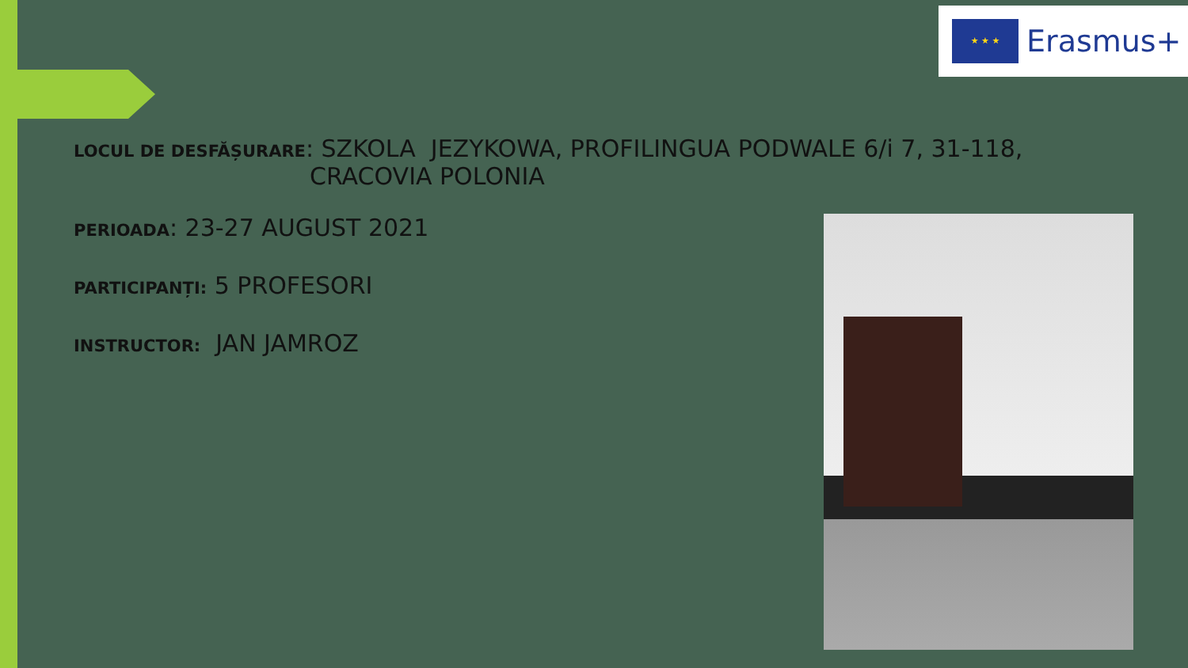★ ★ ★
Erasmus+
LOCUL DE DESFĂȘURARE: SZKOLA JEZYKOWA, PROFILINGUA PODWALE 6/i 7, 31-118,
CRACOVIA POLONIA
PERIOADA: 23-27 AUGUST 2021
PARTICIPANȚI: 5 PROFESORI
INSTRUCTOR: JAN JAMROZ